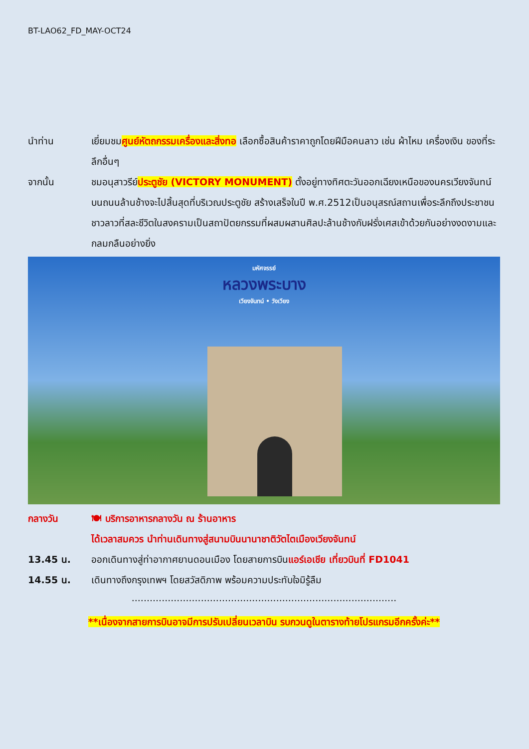BT-LAO62_FD_MAY-OCT24
นำท่าน เยี่ยมชมศูนย์หัตถกรรมเครื่องและสิ่งทอ เลือกซื้อสินค้าราคาถูกโดยฝีมือคนลาว เช่น ผ้าไหม เครื่องเงิน ของที่ระลึกอื่นๆ
จากนั้น ชมอนุสาวรีย์ประตูชัย (VICTORY MONUMENT) ตั้งอยู่ทางทิศตะวันออกเฉียงเหนือของนครเวียงจันทน์บนถนนล้านช้างจะไปสิ้นสุดที่บริเวณประตูชัย สร้างเสร็จในปี พ.ศ.2512เป็นอนุสรณ์สถานเพื่อระลึกถึงประชาชนชาวลาวที่สละชีวิตในสงครามเป็นสถาปัตยกรรมที่ผสมผสานศิลปะล้านช้างกับฝรั่งเศสเข้าด้วยกันอย่างงดงามและกลมกลืนอย่างยิ่ง
มหัศจรรย์
หลวงพระบาง
เวียงจันทน์ • วังเวียง
กลางวัน 🍽 บริการอาหารกลางวัน ณ ร้านอาหาร
ได้เวลาสมควร นำท่านเดินทางสู่สนามบินนานาชาติวัตไตเมืองเวียงจันทน์
13.45 น. ออกเดินทางสู่ท่าอากาศยานดอนเมือง โดยสายการบินแอร์เอเชีย เที่ยวบินที่ FD1041
14.55 น. เดินทางถึงกรุงเทพฯ โดยสวัสดิภาพ พร้อมความประทับใจมิรู้ลืม
........................................................................................
**เนื่องจากสายการบินอาจมีการปรับเปลี่ยนเวลาบิน รบกวนดูในตารางท้ายโปรแกรมอีกครั้งค่ะ**